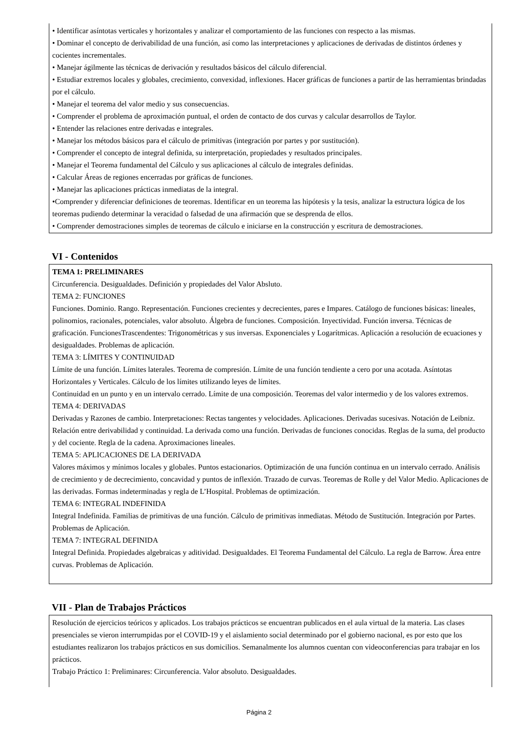• Identificar asíntotas verticales y horizontales y analizar el comportamiento de las funciones con respecto a las mismas.
• Dominar el concepto de derivabilidad de una función, así como las interpretaciones y aplicaciones de derivadas de distintos órdenes y cocientes incrementales.
• Manejar ágilmente las técnicas de derivación y resultados básicos del cálculo diferencial.
• Estudiar extremos locales y globales, crecimiento, convexidad, inflexiones. Hacer gráficas de funciones a partir de las herramientas brindadas por el cálculo.
• Manejar el teorema del valor medio y sus consecuencias.
• Comprender el problema de aproximación puntual, el orden de contacto de dos curvas y calcular desarrollos de Taylor.
• Entender las relaciones entre derivadas e integrales.
• Manejar los métodos básicos para el cálculo de primitivas (integración por partes y por sustitución).
• Comprender el concepto de integral definida, su interpretación, propiedades y resultados principales.
• Manejar el Teorema fundamental del Cálculo y sus aplicaciones al cálculo de integrales definidas.
• Calcular Áreas de regiones encerradas por gráficas de funciones.
• Manejar las aplicaciones prácticas inmediatas de la integral.
•Comprender y diferenciar definiciones de teoremas. Identificar en un teorema las hipótesis y la tesis, analizar la estructura lógica de los teoremas pudiendo determinar la veracidad o falsedad de una afirmación que se desprenda de ellos.
• Comprender demostraciones simples de teoremas de cálculo e iniciarse en la construcción y escritura de demostraciones.
VI - Contenidos
TEMA 1: PRELIMINARES
Circunferencia. Desigualdades. Definición y propiedades del Valor Absluto.
TEMA 2: FUNCIONES
Funciones. Dominio. Rango. Representación. Funciones crecientes y decrecientes, pares e Impares. Catálogo de funciones básicas: lineales, polinomios, racionales, potenciales, valor absoluto. Álgebra de funciones. Composición. Inyectividad. Función inversa. Técnicas de graficación. FuncionesTrascendentes: Trigonométricas y sus inversas. Exponenciales y Logarítmicas. Aplicación a resolución de ecuaciones y desigualdades. Problemas de aplicación.
TEMA 3: LÍMITES Y CONTINUIDAD
Límite de una función. Límites laterales. Teorema de compresión. Límite de una función tendiente a cero por una acotada. Asíntotas Horizontales y Verticales. Cálculo de los límites utilizando leyes de límites.
Continuidad en un punto y en un intervalo cerrado. Límite de una composición. Teoremas del valor intermedio y de los valores extremos.
TEMA 4: DERIVADAS
Derivadas y Razones de cambio. Interpretaciones: Rectas tangentes y velocidades. Aplicaciones. Derivadas sucesivas. Notación de Leibniz. Relación entre derivabilidad y continuidad. La derivada como una función. Derivadas de funciones conocidas. Reglas de la suma, del producto y del cociente. Regla de la cadena. Aproximaciones lineales.
TEMA 5: APLICACIONES DE LA DERIVADA
Valores máximos y mínimos locales y globales. Puntos estacionarios. Optimización de una función continua en un intervalo cerrado. Análisis de crecimiento y de decrecimiento, concavidad y puntos de inflexión. Trazado de curvas. Teoremas de Rolle y del Valor Medio. Aplicaciones de las derivadas. Formas indeterminadas y regla de L’Hospital. Problemas de optimización.
TEMA 6: INTEGRAL INDEFINIDA
Integral Indefinida. Familias de primitivas de una función. Cálculo de primitivas inmediatas. Método de Sustitución. Integración por Partes. Problemas de Aplicación.
TEMA 7: INTEGRAL DEFINIDA
Integral Definida. Propiedades algebraicas y aditividad. Desigualdades. El Teorema Fundamental del Cálculo. La regla de Barrow. Área entre curvas. Problemas de Aplicación.
VII - Plan de Trabajos Prácticos
Resolución de ejercicios teóricos y aplicados. Los trabajos prácticos se encuentran publicados en el aula virtual de la materia. Las clases presenciales se vieron interrumpidas por el COVID-19 y el aislamiento social determinado por el gobierno nacional, es por esto que los estudiantes realizaron los trabajos prácticos en sus domicilios. Semanalmente los alumnos cuentan con videoconferencias para trabajar en los prácticos.
Trabajo Práctico 1: Preliminares: Circunferencia. Valor absoluto. Desigualdades.
Página 2